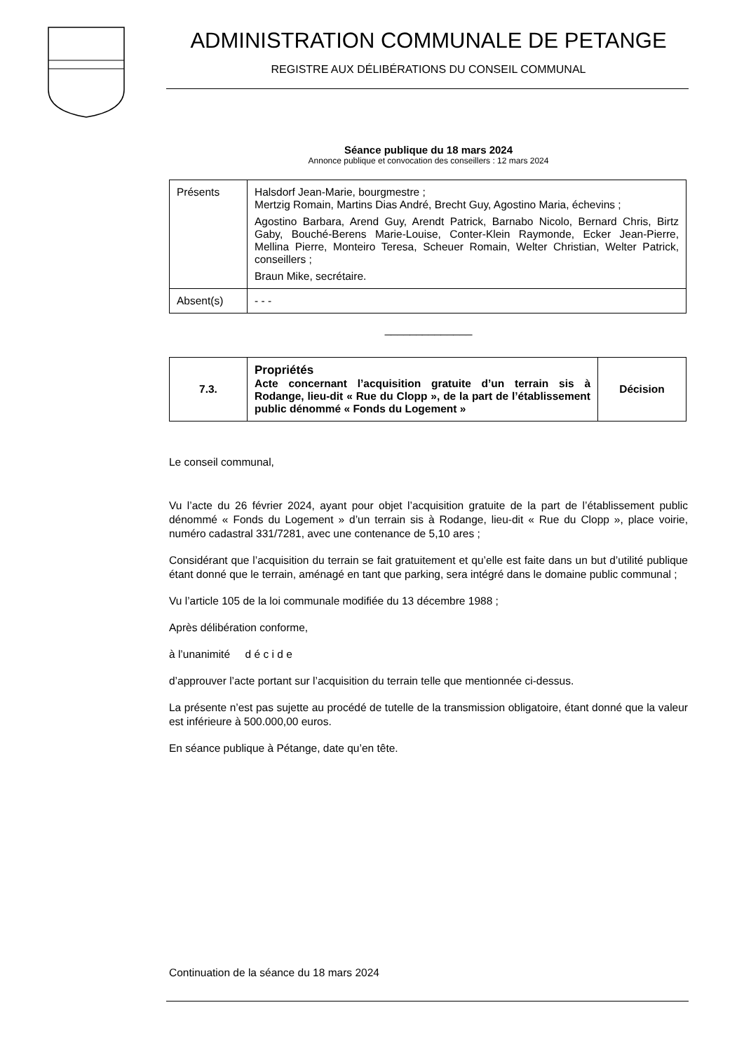ADMINISTRATION COMMUNALE DE PETANGE
REGISTRE AUX DÉLIBÉRATIONS DU CONSEIL COMMUNAL
Séance publique du 18 mars 2024
Annonce publique et convocation des conseillers : 12 mars 2024
| Présents | Halsdorf Jean-Marie, bourgmestre ; Mertzig Romain, Martins Dias André, Brecht Guy, Agostino Maria, échevins ; Agostino Barbara, Arend Guy, Arendt Patrick, Barnabo Nicolo, Bernard Chris, Birtz Gaby, Bouché-Berens Marie-Louise, Conter-Klein Raymonde, Ecker Jean-Pierre, Mellina Pierre, Monteiro Teresa, Scheuer Romain, Welter Christian, Welter Patrick, conseillers ; Braun Mike, secrétaire. |
| Absent(s) | - - - |
______________
| 7.3. | Propriétés Acte concernant l’acquisition gratuite d’un terrain sis à Rodange, lieu-dit « Rue du Clopp », de la part de l’établissement public dénommé « Fonds du Logement » | Décision |
Le conseil communal,
Vu l’acte du 26 février 2024, ayant pour objet l’acquisition gratuite de la part de l’établissement public dénommé « Fonds du Logement » d’un terrain sis à Rodange, lieu-dit « Rue du Clopp », place voirie, numéro cadastral 331/7281, avec une contenance de 5,10 ares ;
Considérant que l’acquisition du terrain se fait gratuitement et qu’elle est faite dans un but d’utilité publique étant donné que le terrain, aménagé en tant que parking, sera intégré dans le domaine public communal ;
Vu l’article 105 de la loi communale modifiée du 13 décembre 1988 ;
Après délibération conforme,
à l’unanimité d é c i d e
d’approuver l’acte portant sur l’acquisition du terrain telle que mentionnée ci-dessus.
La présente n’est pas sujette au procédé de tutelle de la transmission obligatoire, étant donné que la valeur est inférieure à 500.000,00 euros.
En séance publique à Pétange, date qu’en tête.
Continuation de la séance du 18 mars 2024